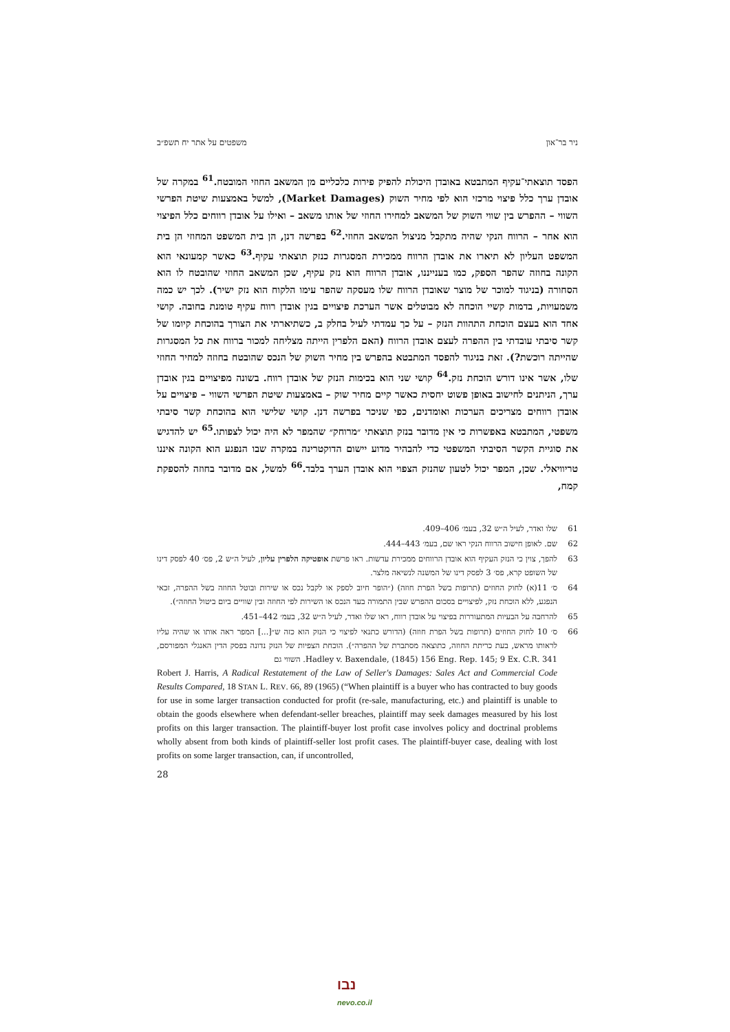ניר בר־און משפטים על אתר יח תשפ״ב
הפסד תוצאתי־עקיף המתבטא באובדן היכולת להפיק פירות כלכליים מן המשאב החוזי המובטח.<sup>61</sup> במקרה של אובדן ערך כלל פיצוי מרכזי הוא לפי מחיר השוק (Market Damages), למשל באמצעות שיטת הפרשי השווי – ההפרש בין שווי השוק של המשאב למחירו החוזי של אותו משאב – ואילו על אובדן רווחים כלל הפיצוי הוא אחר – הרווח הנקי שהיה מתקבל מניצול המשאב החוזי.<sup>62</sup> בפרשה דנן, הן בית המשפט המחוזי הן בית המשפט העליון לא תיארו את אובדן הרווח ממכירת המסגרות כנזק תוצאתי עקיף.<sup>63</sup> כאשר קמעונאי הוא הקונה בחוזה שהפר הספק, כמו בענייננו, אובדן הרווח הוא נזק עקיף, שכן המשאב החוזי שהובטח לו הוא הסחורה (בניגוד למוכר של מוצר שאובדן הרווח שלו מעסקה שהפר עימו הלקוח הוא נזק ישיר). לכך יש כמה משמעויות, בדמות קשיי הוכחה לא מבוטלים אשר הערכת פיצויים בגין אובדן רווח עקיף טומנת בחובה. קושי אחד הוא בעצם הוכחת התהוות הנזק – על כך עמדתי לעיל בחלק ב, כשתיארתי את הצורך בהוכחת קיומו של קשר סיבתי עובדתי בין ההפרה לעצם אובדן הרווח (האם הלפרין הייתה מצליחה למכור ברווח את כל המסגרות שהייתה רוכשת?). זאת בניגוד להפסד המתבטא בהפרש בין מחיר השוק של הנכס שהובטח בחוזה למחיר החוזי שלו, אשר אינו דורש הוכחת נזק.<sup>64</sup> קושי שני הוא בכימות הנזק של אובדן רווח. בשונה מפיצויים בגין אובדן ערך, הניתנים לחישוב באופן פשוט יחסית כאשר קיים מחיר שוק – באמצעות שיטת הפרשי השווי – פיצויים על אובדן רווחים מצריכים הערכות ואומדנים, כפי שניכר בפרשה דנן. קושי שלישי הוא בהוכחת קשר סיבתי משפטי, המתבטא באפשרות כי אין מדובר בנזק תוצאתי ״מרוחק״ שהמפר לא היה יכול לצפותו.<sup>65</sup> יש להדגיש את סוגיית הקשר הסיבתי המשפטי כדי להבהיר מדוע יישום הדוקטרינה במקרה שבו הנפגע הוא הקונה איננו טריוויאלי. שכן, המפר יכול לטעון שהנזק הצפוי הוא אובדן הערך בלבד.<sup>66</sup> למשל, אם מדובר בחוזה להספקת קמח,
61 שלו ואדר, לעיל ה״ש 32, בעמ׳ 406–409.
62 שם. לאופן חישוב הרווח הנקי ראו שם, בעמ׳ 443–444.
63 להפך, צוין כי הנזק העקיף הוא אובדן הרווחים ממכירת עדשות. ראו פרשת אופטיקה הלפרין עליון, לעיל ה״ש 2, פס׳ 40 לפסק דינו של השופט קרא, פס׳ 3 לפסק דינו של המשנה לנשיאה מלצר.
64 ס׳ 11(א) לחוק החוזים (תרופות בשל הפרת חוזה) (״הופר חיוב לספק או לקבל נכס או שירות ובוטל החוזה בשל ההפרה, זכאי הנפגע, ללא הוכחת נזק, לפיצויים בסכום ההפרש שבין התמורה בעד הנכס או השירות לפי החוזה ובין שוויים ביום ביטול החוזה״).
65 להרחבה על הבעיות המתעוררות בפיצוי על אובדן רווח, ראו שלו ואדר, לעיל ה״ש 32, בעמ׳ 442–451.
66 ס׳ 10 לחוק החוזים (תרופות בשל הפרת חוזה) (הדורש כתנאי לפיצוי כי הנזק הוא כזה ש״[...] המפר ראה אותו או שהיה עליו לראותו מראש, בעת כריתת החוזה, כתוצאה מסתברת של ההפרה״). הוכחת הצפיות של הנזק נדונה בפסק הדין האנגלי המפורסם, Hadley v. Baxendale, (1845) 156 Eng. Rep. 145; 9 Ex. C.R. 341. השווי גם
Robert J. Harris, A Radical Restatement of the Law of Seller's Damages: Sales Act and Commercial Code Results Compared, 18 STAN L. REV. 66, 89 (1965) (“When plaintiff is a buyer who has contracted to buy goods for use in some larger transaction conducted for profit (re-sale, manufacturing, etc.) and plaintiff is unable to obtain the goods elsewhere when defendant-seller breaches, plaintiff may seek damages measured by his lost profits on this larger transaction. The plaintiff-buyer lost profit case involves policy and doctrinal problems wholly absent from both kinds of plaintiff-seller lost profit cases. The plaintiff-buyer case, dealing with lost profits on some larger transaction, can, if uncontrolled,
28
נבו
nevo.co.il